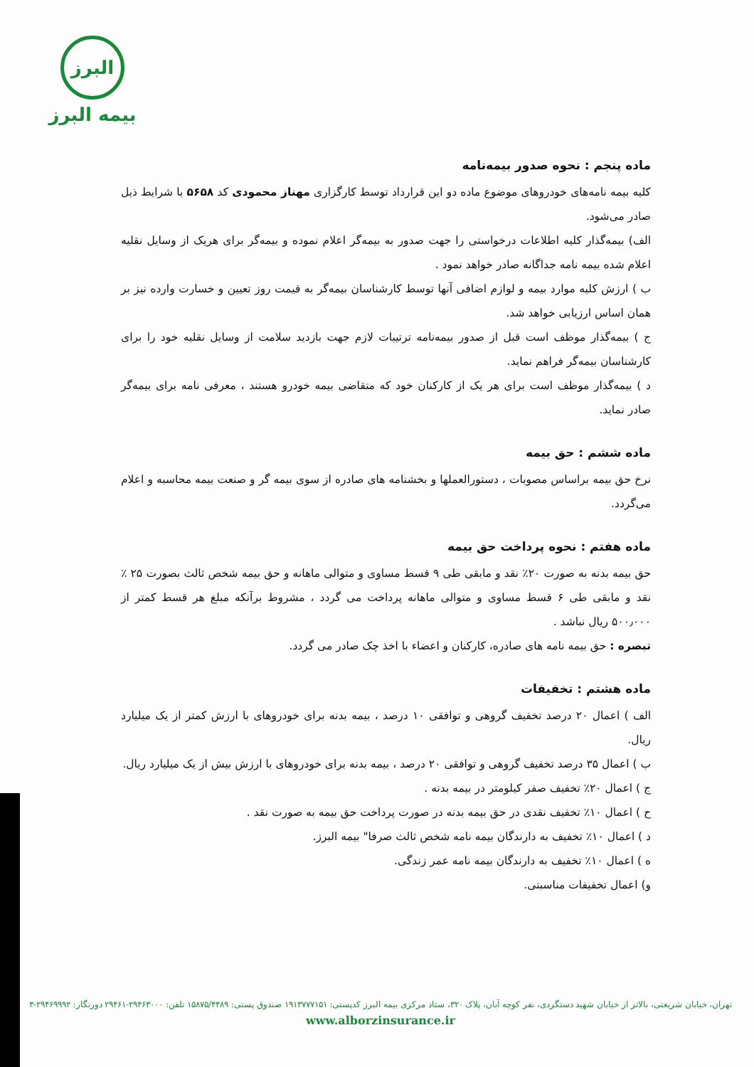البرز
بیمه البرز
ماده پنجم : نحوه صدور بیمه‌نامه
کلیه بیمه نامه‌های خودروهای موضوع ماده دو این قرارداد توسط کارگزاری مهناز محمودی کد ۵۶۵۸ با شرایط ذیل صادر می‌شود.
الف) بیمه‌گذار کلیه اطلاعات درخواستی را جهت صدور به بیمه‌گر اعلام نموده و بیمه‌گر برای هریک از وسایل نقلیه اعلام شده بیمه نامه جداگانه صادر خواهد نمود .
ب ) ارزش کلیه موارد بیمه و لوازم اضافی آنها توسط کارشناسان بیمه‌گر به قیمت روز تعیین و خسارت وارده نیز بر همان اساس ارزیابی خواهد شد.
ج ) بیمه‌گذار موظف است قبل از صدور بیمه‌نامه ترتیبات لازم جهت بازدید سلامت از وسایل نقلیه خود را برای کارشناسان بیمه‌گر فراهم نماید.
د ) بیمه‌گذار موظف است برای هر یک از کارکنان خود که متقاضی بیمه خودرو هستند ، معرفی نامه برای بیمه‌گر صادر نماید.
ماده ششم : حق بیمه
نرخ حق بیمه براساس مصوبات ، دستورالعملها و بخشنامه های صادره از سوی بیمه گر و صنعت بیمه محاسبه و اعلام می‌گردد.
ماده هفتم : نحوه پرداخت حق بیمه
حق بیمه بدنه به صورت ۲۰٪ نقد و مابقی طی ۹ قسط مساوی و متوالی ماهانه و حق بیمه شخص ثالث بصورت ۲۵ ٪ نقد و مابقی طی ۶ قسط مساوی و متوالی ماهانه پرداخت می گردد ، مشروط برآنکه مبلغ هر قسط کمتر از ۵۰۰٫۰۰۰ ریال نباشد .
تبصره : حق بیمه نامه های صادره، کارکنان و اعضاء با اخذ چک صادر می گردد.
ماده هشتم : تخفیفات
الف ) اعمال ۲۰ درصد تخفیف گروهی و توافقی ۱۰ درصد ، بیمه بدنه برای خودروهای با ارزش کمتر از یک میلیارد ریال.
ب ) اعمال ۳۵ درصد تخفیف گروهی و توافقی ۲۰ درصد ، بیمه بدنه برای خودروهای با ارزش بیش از یک میلیارد ریال.
ج ) اعمال ۲۰٪ تخفیف صفر کیلومتر در بیمه بدنه .
ح ) اعمال ۱۰٪ تخفیف نقدی در حق بیمه بدنه در صورت پرداخت حق بیمه به صورت نقد .
د ) اعمال ۱۰٪ تخفیف به دارندگان بیمه نامه شخص ثالث صرفا" بیمه البرز.
ه ) اعمال ۱۰٪ تخفیف به دارندگان بیمه نامه عمر زندگی.
و) اعمال تخفیفات مناسبتی.
تهران، خیابان شریعتی، بالاتر از خیابان شهید دستگردی، نفر کوچه آبان، پلاک ۳۲۰، ستاد مرکزی بیمه البرز کدپستی: ۱۹۱۳۷۷۷۱۵۱ صندوق پستی: ۱۵۸۷۵/۴۴۸۹ تلفن: ۲۹۴۶۳۰۰۰-۲۹۴۶۱ دورنگار: ۲۹۴۶۹۹۹۲-۳
www.alborzinsurance.ir